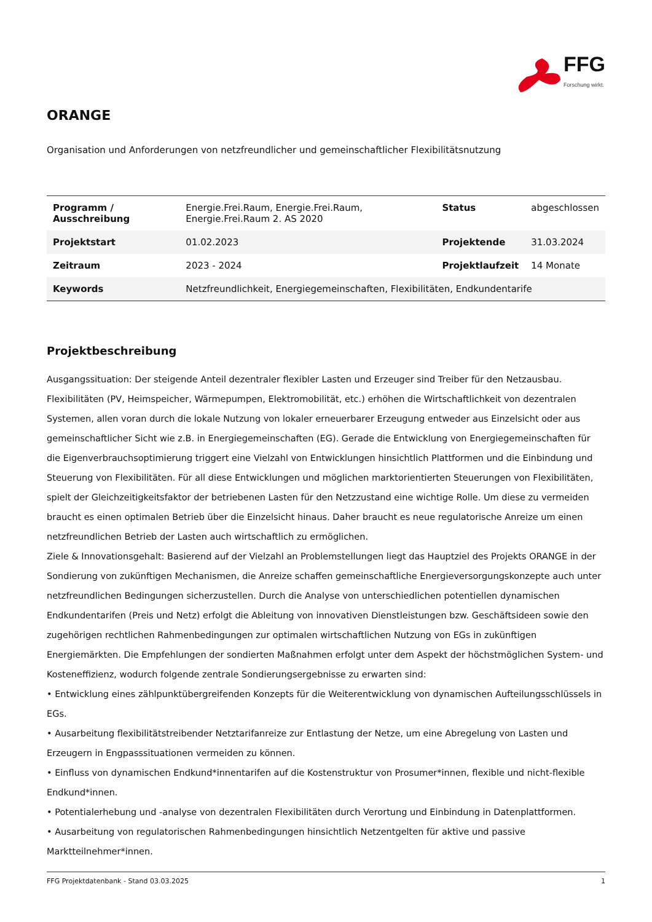FFG
Forschung wirkt.
ORANGE
Organisation und Anforderungen von netzfreundlicher und gemeinschaftlicher Flexibilitätsnutzung
| Programm / Ausschreibung | Energie.Frei.Raum, Energie.Frei.Raum, Energie.Frei.Raum 2. AS 2020 | Status | abgeschlossen |
| Projektstart | 01.02.2023 | Projektende | 31.03.2024 |
| Zeitraum | 2023 - 2024 | Projektlaufzeit | 14 Monate |
| Keywords | Netzfreundlichkeit, Energiegemeinschaften, Flexibilitäten, Endkundentarife | | |
Projektbeschreibung
Ausgangssituation: Der steigende Anteil dezentraler flexibler Lasten und Erzeuger sind Treiber für den Netzausbau. Flexibilitäten (PV, Heimspeicher, Wärmepumpen, Elektromobilität, etc.) erhöhen die Wirtschaftlichkeit von dezentralen Systemen, allen voran durch die lokale Nutzung von lokaler erneuerbarer Erzeugung entweder aus Einzelsicht oder aus gemeinschaftlicher Sicht wie z.B. in Energiegemeinschaften (EG). Gerade die Entwicklung von Energiegemeinschaften für die Eigenverbrauchsoptimierung triggert eine Vielzahl von Entwicklungen hinsichtlich Plattformen und die Einbindung und Steuerung von Flexibilitäten. Für all diese Entwicklungen und möglichen marktorientierten Steuerungen von Flexibilitäten, spielt der Gleichzeitigkeitsfaktor der betriebenen Lasten für den Netzzustand eine wichtige Rolle. Um diese zu vermeiden braucht es einen optimalen Betrieb über die Einzelsicht hinaus. Daher braucht es neue regulatorische Anreize um einen netzfreundlichen Betrieb der Lasten auch wirtschaftlich zu ermöglichen.
Ziele & Innovationsgehalt: Basierend auf der Vielzahl an Problemstellungen liegt das Hauptziel des Projekts ORANGE in der Sondierung von zukünftigen Mechanismen, die Anreize schaffen gemeinschaftliche Energieversorgungskonzepte auch unter netzfreundlichen Bedingungen sicherzustellen. Durch die Analyse von unterschiedlichen potentiellen dynamischen Endkundentarifen (Preis und Netz) erfolgt die Ableitung von innovativen Dienstleistungen bzw. Geschäftsideen sowie den zugehörigen rechtlichen Rahmenbedingungen zur optimalen wirtschaftlichen Nutzung von EGs in zukünftigen Energiemärkten. Die Empfehlungen der sondierten Maßnahmen erfolgt unter dem Aspekt der höchstmöglichen System- und Kosteneffizienz, wodurch folgende zentrale Sondierungsergebnisse zu erwarten sind:
• Entwicklung eines zählpunktübergreifenden Konzepts für die Weiterentwicklung von dynamischen Aufteilungsschlüssels in EGs.
• Ausarbeitung flexibilitätstreibender Netztarifanreize zur Entlastung der Netze, um eine Abregelung von Lasten und Erzeugern in Engpasssituationen vermeiden zu können.
• Einfluss von dynamischen Endkund*innentarifen auf die Kostenstruktur von Prosumer*innen, flexible und nicht-flexible Endkund*innen.
• Potentialerhebung und -analyse von dezentralen Flexibilitäten durch Verortung und Einbindung in Datenplattformen.
• Ausarbeitung von regulatorischen Rahmenbedingungen hinsichtlich Netzentgelten für aktive und passive Marktteilnehmer*innen.
FFG Projektdatenbank - Stand 03.03.2025 1